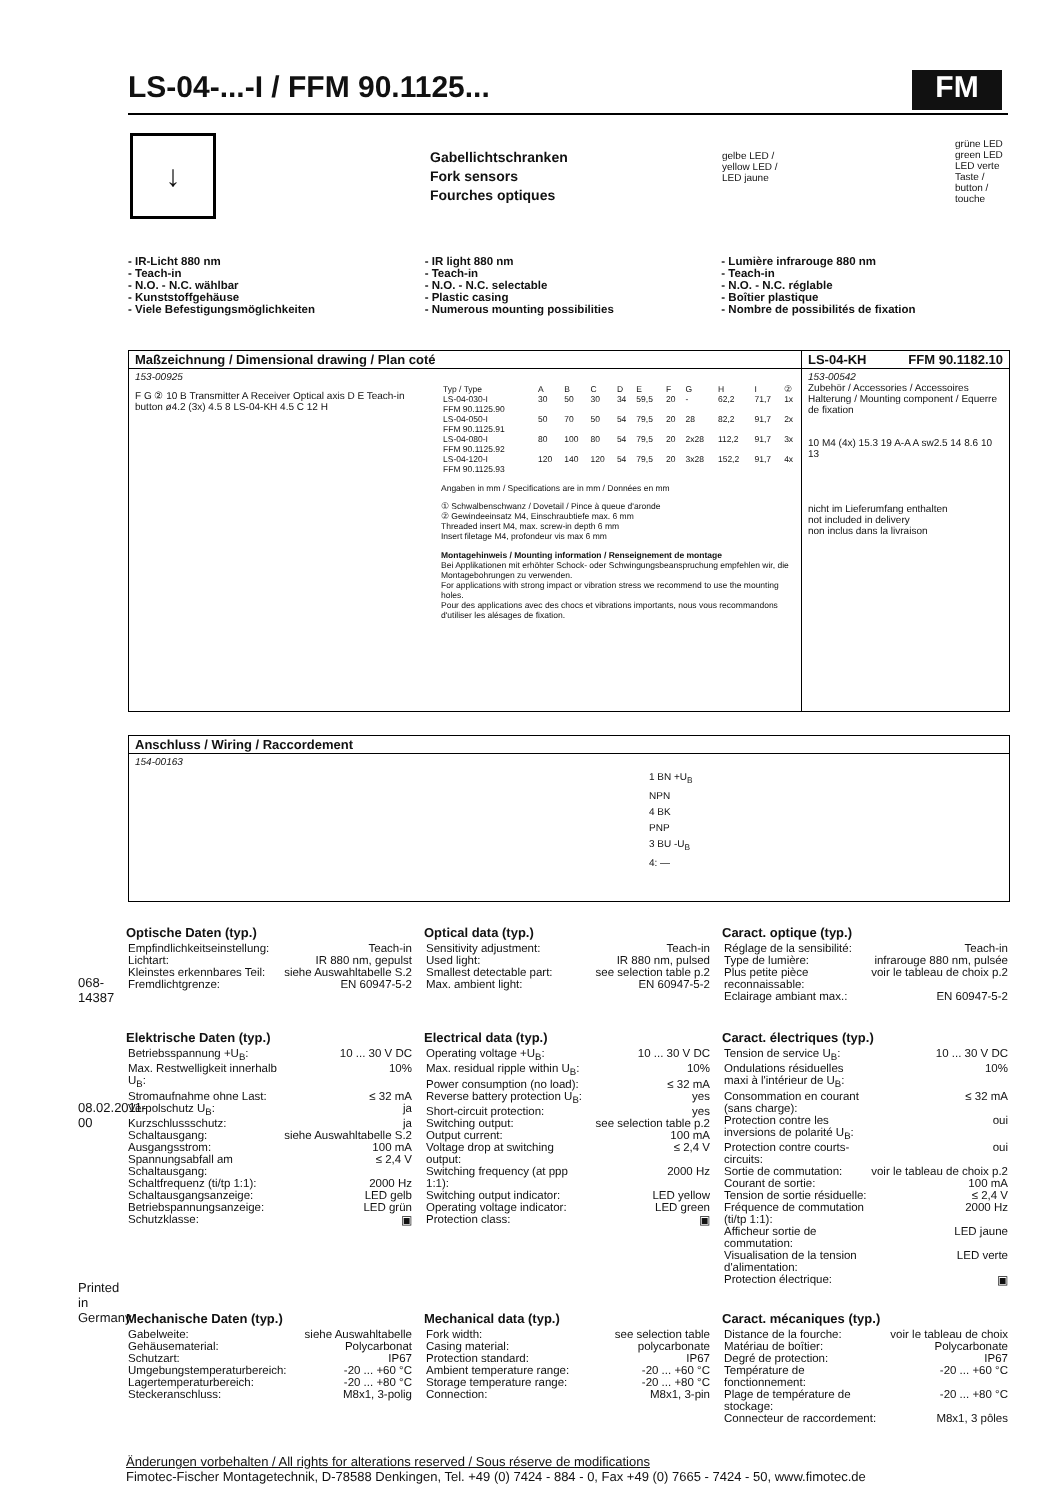LS-04-...-I / FFM 90.1125... FM
↓
Gabellichtschranken
Fork sensors
Fourches optiques
gelbe LED /
yellow LED /
LED jaune
grüne LED
green LED
LED verte
Taste /
button /
touche
- IR-Licht 880 nm
- Teach-in
- N.O. - N.C. wählbar
- Kunststoffgehäuse
- Viele Befestigungsmöglichkeiten
- IR light 880 nm
- Teach-in
- N.O. - N.C. selectable
- Plastic casing
- Numerous mounting possibilities
- Lumière infrarouge 880 nm
- Teach-in
- N.O. - N.C. réglable
- Boîtier plastique
- Nombre de possibilités de fixation
Maßzeichnung / Dimensional drawing / Plan coté
153-00925
F G ② 10 B Transmitter A Receiver Optical axis D E Teach-in button ø4.2 (3x) 4.5 8 LS-04-KH 4.5 C 12 H
| Typ / Type | A | B | C | D | E | F | G | H | I | ② |
| LS-04-030-I FFM 90.1125.90 | 30 | 50 | 30 | 34 | 59,5 | 20 | - | 62,2 | 71,7 | 1x |
| LS-04-050-I FFM 90.1125.91 | 50 | 70 | 50 | 54 | 79,5 | 20 | 28 | 82,2 | 91,7 | 2x |
| LS-04-080-I FFM 90.1125.92 | 80 | 100 | 80 | 54 | 79,5 | 20 | 2x28 | 112,2 | 91,7 | 3x |
| LS-04-120-I FFM 90.1125.93 | 120 | 140 | 120 | 54 | 79,5 | 20 | 3x28 | 152,2 | 91,7 | 4x |
Angaben in mm / Specifications are in mm / Données en mm
① Schwalbenschwanz / Dovetail / Pince à queue d'aronde
② Gewindeeinsatz M4, Einschraubtiefe max. 6 mm
Threaded insert M4, max. screw-in depth 6 mm
Insert filetage M4, profondeur vis max 6 mm
Montagehinweis / Mounting information / Renseignement de montage
Bei Applikationen mit erhöhter Schock- oder Schwingungsbeanspruchung empfehlen wir, die Montagebohrungen zu verwenden.
For applications with strong impact or vibration stress we recommend to use the mounting holes.
Pour des applications avec des chocs et vibrations importants, nous vous recommandons d'utiliser les alésages de fixation.
LS-04-KH FFM 90.1182.10
153-00542
Zubehör / Accessories / Accessoires
Halterung / Mounting component / Equerre de fixation
10 M4 (4x) 15.3 19 A-A A sw2.5 14 8.6 10 13
nicht im Lieferumfang enthalten
not included in delivery
non inclus dans la livraison
Anschluss / Wiring / Raccordement
154-00163
1 BN +U<sub>B</sub>
NPN
4 BK
PNP
3 BU -U<sub>B</sub>
4: —
Optische Daten (typ.)
| Empfindlichkeitseinstellung: | Teach-in |
| Lichtart: | IR 880 nm, gepulst |
| Kleinstes erkennbares Teil: | siehe Auswahltabelle S.2 |
| Fremdlichtgrenze: | EN 60947-5-2 |
Optical data (typ.)
| Sensitivity adjustment: | Teach-in |
| Used light: | IR 880 nm, pulsed |
| Smallest detectable part: | see selection table p.2 |
| Max. ambient light: | EN 60947-5-2 |
Caract. optique (typ.)
| Réglage de la sensibilité: | Teach-in |
| Type de lumière: | infrarouge 880 nm, pulsée |
| Plus petite pièce reconnaissable: | voir le tableau de choix p.2 |
| Eclairage ambiant max.: | EN 60947-5-2 |
Elektrische Daten (typ.)
| Betriebsspannung +U<sub>B</sub>: | 10 ... 30 V DC |
| Max. Restwelligkeit innerhalb U<sub>B</sub>: | 10% |
| Stromaufnahme ohne Last: | ≤ 32 mA |
| Verpolschutz U<sub>B</sub>: | ja |
| Kurzschlussschutz: | ja |
| Schaltausgang: | siehe Auswahltabelle S.2 |
| Ausgangsstrom: | 100 mA |
| Spannungsabfall am Schaltausgang: | ≤ 2,4 V |
| Schaltfrequenz (ti/tp 1:1): | 2000 Hz |
| Schaltausgangsanzeige: | LED gelb |
| Betriebspannungsanzeige: | LED grün |
| Schutzklasse: | ▣ |
Electrical data (typ.)
| Operating voltage +U<sub>B</sub>: | 10 ... 30 V DC |
| Max. residual ripple within U<sub>B</sub>: | 10% |
| Power consumption (no load): | ≤ 32 mA |
| Reverse battery protection U<sub>B</sub>: | yes |
| Short-circuit protection: | yes |
| Switching output: | see selection table p.2 |
| Output current: | 100 mA |
| Voltage drop at switching output: | ≤ 2,4 V |
| Switching frequency (at ppp 1:1): | 2000 Hz |
| Switching output indicator: | LED yellow |
| Operating voltage indicator: | LED green |
| Protection class: | ▣ |
Caract. électriques (typ.)
| Tension de service U<sub>B</sub>: | 10 ... 30 V DC |
| Ondulations résiduelles maxi à l'intérieur de U<sub>B</sub>: | 10% |
| Consommation en courant (sans charge): | ≤ 32 mA |
| Protection contre les inversions de polarité U<sub>B</sub>: | oui |
| Protection contre courts-circuits: | oui |
| Sortie de commutation: | voir le tableau de choix p.2 |
| Courant de sortie: | 100 mA |
| Tension de sortie résiduelle: | ≤ 2,4 V |
| Fréquence de commutation (ti/tp 1:1): | 2000 Hz |
| Afficheur sortie de commutation: | LED jaune |
| Visualisation de la tension d'alimentation: | LED verte |
| Protection électrique: | ▣ |
Mechanische Daten (typ.)
| Gabelweite: | siehe Auswahltabelle |
| Gehäusematerial: | Polycarbonat |
| Schutzart: | IP67 |
| Umgebungstemperaturbereich: | -20 ... +60 °C |
| Lagertemperaturbereich: | -20 ... +80 °C |
| Steckeranschluss: | M8x1, 3-polig |
Mechanical data (typ.)
| Fork width: | see selection table |
| Casing material: | polycarbonate |
| Protection standard: | IP67 |
| Ambient temperature range: | -20 ... +60 °C |
| Storage temperature range: | -20 ... +80 °C |
| Connection: | M8x1, 3-pin |
Caract. mécaniques (typ.)
| Distance de la fourche: | voir le tableau de choix |
| Matériau de boîtier: | Polycarbonate |
| Degré de protection: | IP67 |
| Température de fonctionnement: | -20 ... +60 °C |
| Plage de température de stockage: | -20 ... +80 °C |
| Connecteur de raccordement: | M8x1, 3 pôles |
Änderungen vorbehalten / All rights for alterations reserved / Sous réserve de modifications
Fimotec-Fischer Montagetechnik, D-78588 Denkingen, Tel. +49 (0) 7424 - 884 - 0, Fax +49 (0) 7665 - 7424 - 50, www.fimotec.de
068-14387
08.02.2011-00
Printed in Germany